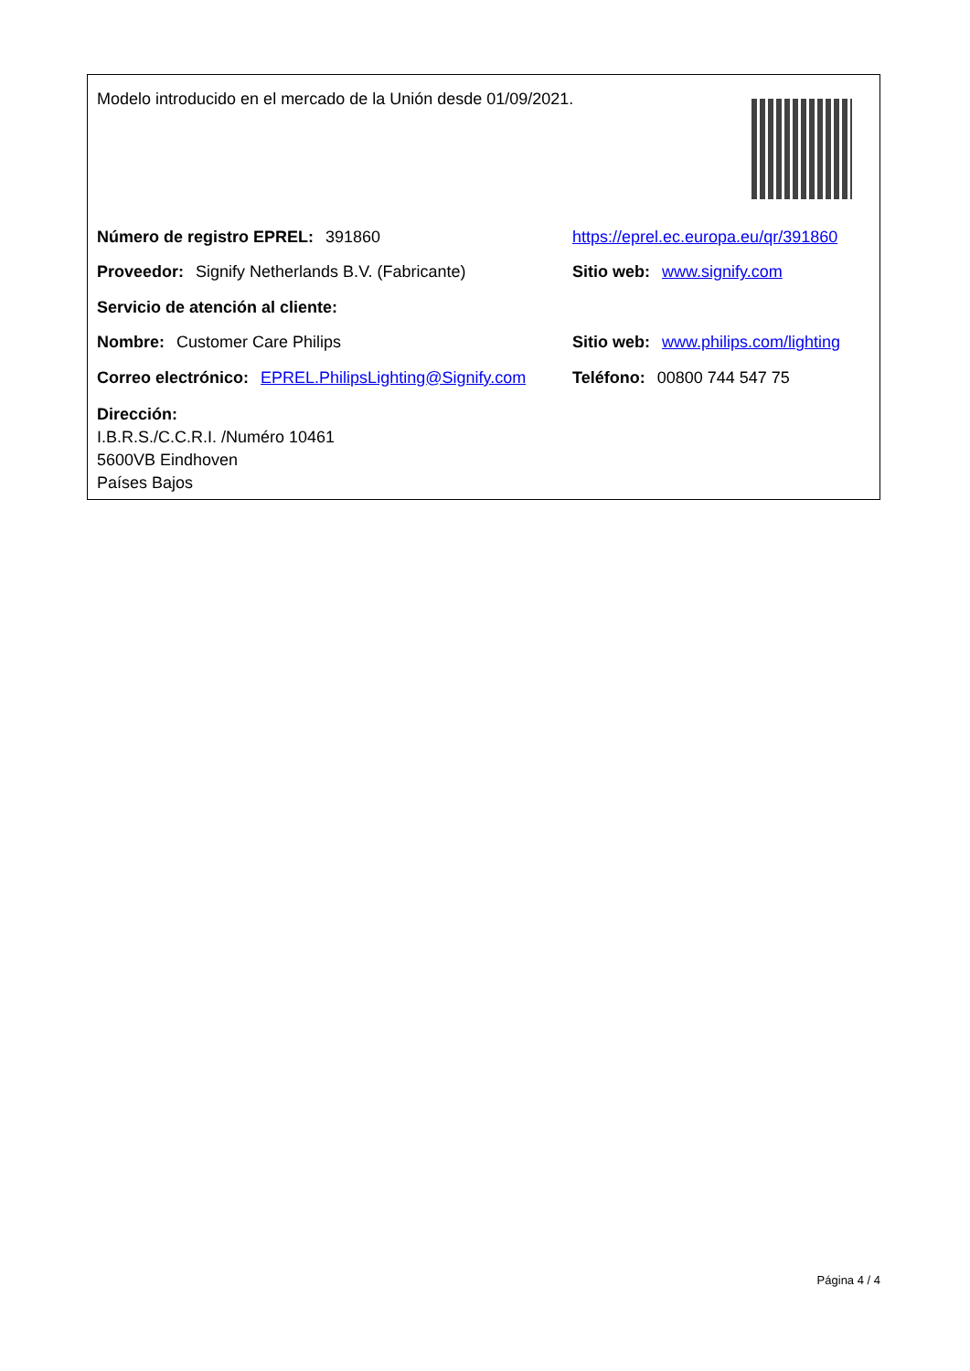Modelo introducido en el mercado de la Unión desde 01/09/2021.
Número de registro EPREL: 391860
https://eprel.ec.europa.eu/qr/391860
Proveedor: Signify Netherlands B.V. (Fabricante) Sitio web: www.signify.com
Servicio de atención al cliente:
Nombre: Customer Care Philips
Sitio web: www.philips.com/lighting
Correo electrónico: EPREL.PhilipsLighting@Signify.com
Teléfono: 00800 744 547 75
Dirección:
I.B.R.S./C.C.R.I. /Numéro 10461
5600VB Eindhoven
Países Bajos
Página 4 / 4